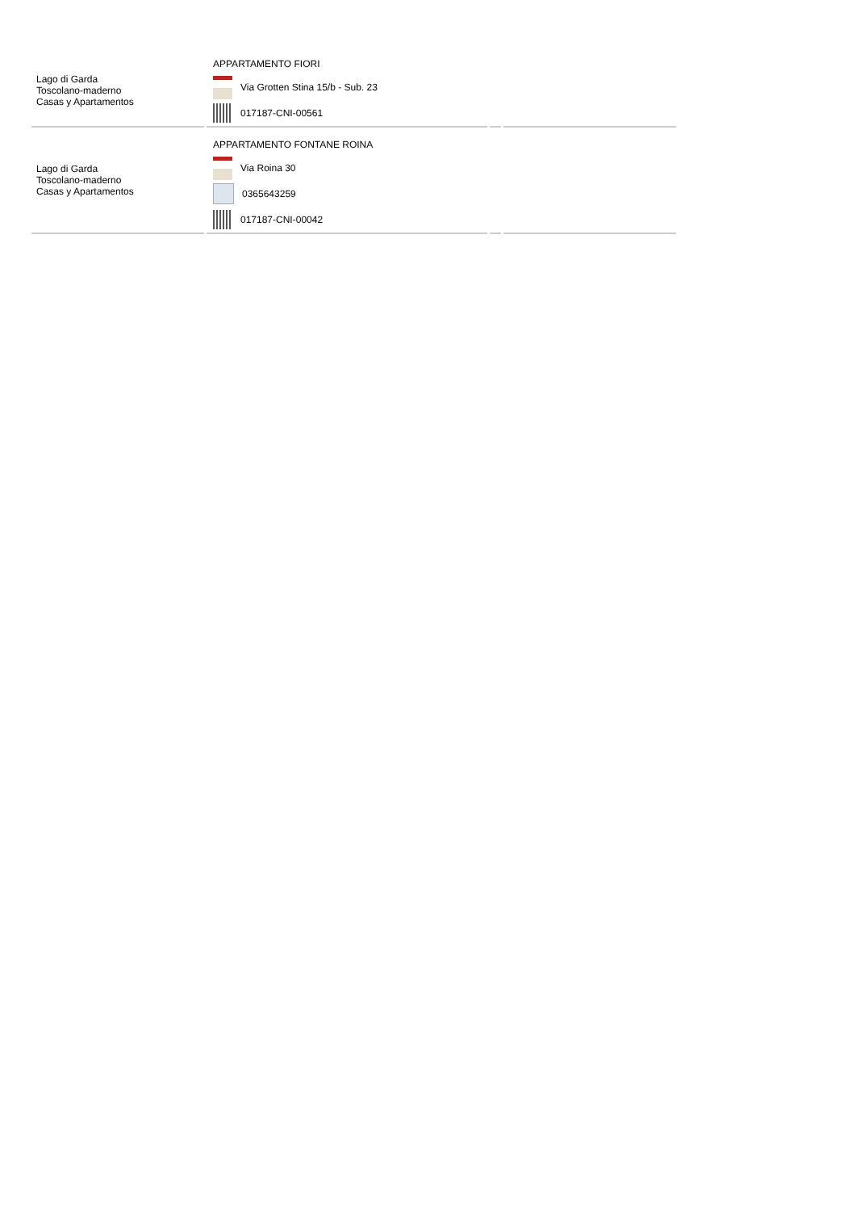| Lago di Garda Toscolano-maderno Casas y Apartamentos | APPARTAMENTO FIORI Via Grotten Stina 15/b - Sub. 23 017187-CNI-00561 | | |
| Lago di Garda Toscolano-maderno Casas y Apartamentos | APPARTAMENTO FONTANE ROINA Via Roina 30 0365643259 017187-CNI-00042 | | |